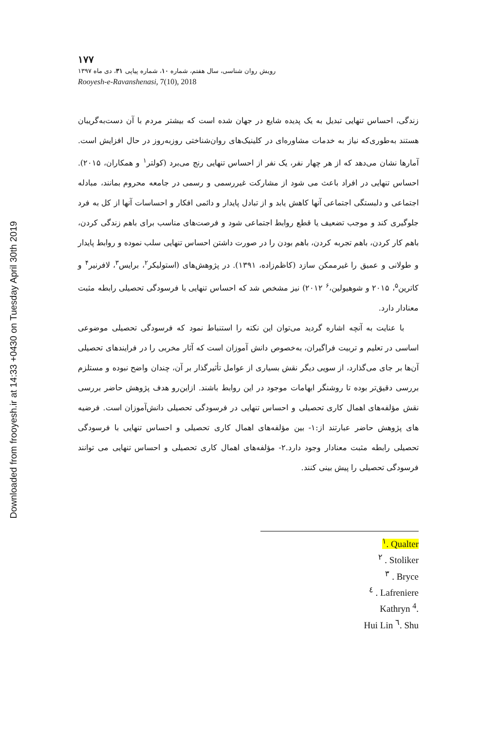Downloaded from frooyesh.ir at 14:33 +0430 on Tuesday April 30th 2019
۱۷۷
رویش روان شناسی، سال هفتم، شماره ۱۰، شماره پیاپی ۳۱، دی ماه ۱۳۹۷
Rooyesh-e-Ravanshenasi, 7(10), 2018
زندگی، احساس تنهایی تبدیل به یک پدیده شایع در جهان شده است که بیشتر مردم با آن دست‌به‌گریبان هستند به‌طوری‌که نیاز به خدمات مشاوره‌ای در کلینیک‌های روان‌شناختی روزبه‌روز در حال افزایش است. آمارها نشان می‌دهد که از هر چهار نفر، یک نفر از احساس تنهایی رنج می‌برد (کولتر<sup>۱</sup> و همکاران، ۲۰۱۵). احساس تنهایی در افراد باعث می شود از مشارکت غیررسمی و رسمی در جامعه محروم بمانند، مبادله اجتماعی و دلبستگی اجتماعی آنها کاهش یابد و از تبادل پایدار و دائمی افکار و احساسات آنها از کل به فرد جلوگیری کند و موجب تضعیف یا قطع روابط اجتماعی شود و فرصت‌های مناسب برای باهم زندگی کردن، باهم کار کردن، باهم تجربه کردن، باهم بودن را در صورت داشتن احساس تنهایی سلب نموده و روابط پایدار و طولانی و عمیق را غیرممکن سازد (کاظم‌زاده، ۱۳۹۱). در پژوهش‌های (استولیکر<sup>۲</sup>، برایس<sup>۳</sup>، لافرنیر<sup>۴</sup> و کاترین<sup>۵</sup>، ۲۰۱۵ و شوهیولین،<sup>۶</sup> ۲۰۱۲) نیز مشخص شد که احساس تنهایی با فرسودگی تحصیلی رابطه مثبت معنادار دارد.
با عنایت به آنچه اشاره گردید می‌توان این نکته را استنباط نمود که فرسودگی تحصیلی موضوعی اساسی در تعلیم و تربیت فراگیران، به‌خصوص دانش آموزان است که آثار مخربی را در فرایندهای تحصیلی آن‌ها بر جای می‌گذارد، از سویی دیگر نقش بسیاری از عوامل تأثیرگذار بر آن، چندان واضح نبوده و مستلزم بررسی دقیق‌تر بوده تا روشنگر ابهامات موجود در این روابط باشند. ازاین‌رو هدف پژوهش حاضر بررسی نقش مؤلفه‌های اهمال کاری تحصیلی و احساس تنهایی در فرسودگی تحصیلی دانش‌آموزان است. فرضیه های پژوهش حاضر عبارتند از:۱- بین مؤلفه‌های اهمال کاری تحصیلی و احساس تنهایی با فرسودگی تحصیلی رابطه مثبت معنادار وجود دارد.۲- مؤلفه‌های اهمال کاری تحصیلی و احساس تنهایی می توانند فرسودگی تحصیلی را پیش بینی کنند.
<sup>۱</sup>. Qualter
<sup>۲</sup> . Stoliker
<sup>۳</sup> . Bryce
<sup>٤</sup> . Lafreniere
Kathryn <sup>4</sup>.
Hui Lin <sup>٦</sup>. Shu